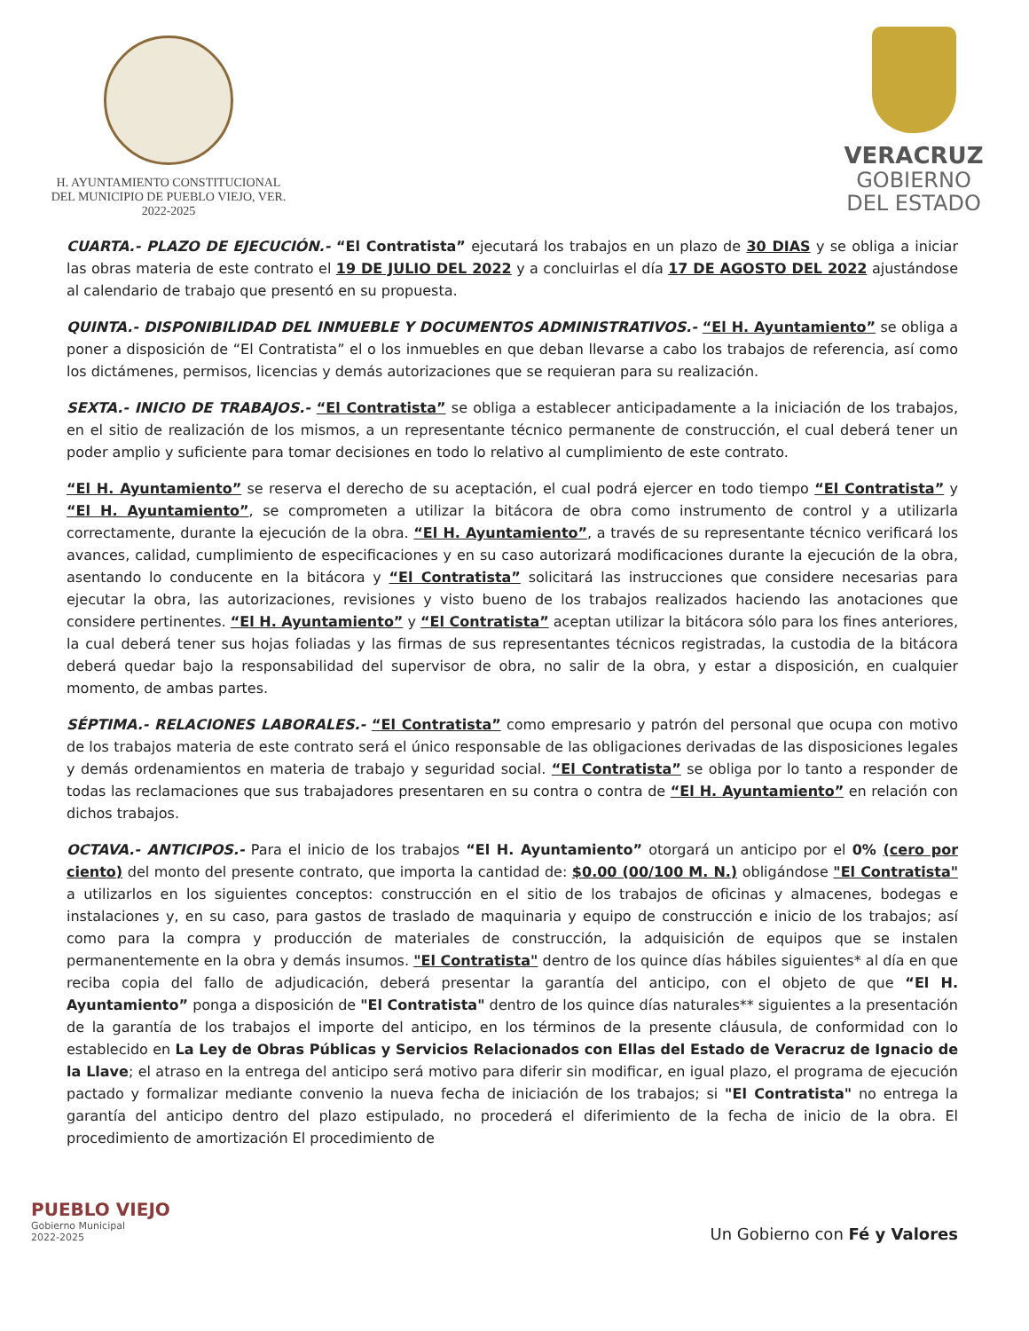H. AYUNTAMIENTO CONSTITUCIONAL
DEL MUNICIPIO DE PUEBLO VIEJO, VER.
2022-2025
VERACRUZ
GOBIERNO
DEL ESTADO
CUARTA.- PLAZO DE EJECUCIÓN.- “El Contratista” ejecutará los trabajos en un plazo de 30 DIAS y se obliga a iniciar las obras materia de este contrato el 19 DE JULIO DEL 2022 y a concluirlas el día 17 DE AGOSTO DEL 2022 ajustándose al calendario de trabajo que presentó en su propuesta.
QUINTA.- DISPONIBILIDAD DEL INMUEBLE Y DOCUMENTOS ADMINISTRATIVOS.- “El H. Ayuntamiento” se obliga a poner a disposición de “El Contratista” el o los inmuebles en que deban llevarse a cabo los trabajos de referencia, así como los dictámenes, permisos, licencias y demás autorizaciones que se requieran para su realización.
SEXTA.- INICIO DE TRABAJOS.- “El Contratista” se obliga a establecer anticipadamente a la iniciación de los trabajos, en el sitio de realización de los mismos, a un representante técnico permanente de construcción, el cual deberá tener un poder amplio y suficiente para tomar decisiones en todo lo relativo al cumplimiento de este contrato.
“El H. Ayuntamiento” se reserva el derecho de su aceptación, el cual podrá ejercer en todo tiempo “El Contratista” y “El H. Ayuntamiento”, se comprometen a utilizar la bitácora de obra como instrumento de control y a utilizarla correctamente, durante la ejecución de la obra. “El H. Ayuntamiento”, a través de su representante técnico verificará los avances, calidad, cumplimiento de especificaciones y en su caso autorizará modificaciones durante la ejecución de la obra, asentando lo conducente en la bitácora y “El Contratista” solicitará las instrucciones que considere necesarias para ejecutar la obra, las autorizaciones, revisiones y visto bueno de los trabajos realizados haciendo las anotaciones que considere pertinentes. “El H. Ayuntamiento” y “El Contratista” aceptan utilizar la bitácora sólo para los fines anteriores, la cual deberá tener sus hojas foliadas y las firmas de sus representantes técnicos registradas, la custodia de la bitácora deberá quedar bajo la responsabilidad del supervisor de obra, no salir de la obra, y estar a disposición, en cualquier momento, de ambas partes.
SÉPTIMA.- RELACIONES LABORALES.- “El Contratista” como empresario y patrón del personal que ocupa con motivo de los trabajos materia de este contrato será el único responsable de las obligaciones derivadas de las disposiciones legales y demás ordenamientos en materia de trabajo y seguridad social. “El Contratista” se obliga por lo tanto a responder de todas las reclamaciones que sus trabajadores presentaren en su contra o contra de “El H. Ayuntamiento” en relación con dichos trabajos.
OCTAVA.- ANTICIPOS.- Para el inicio de los trabajos “El H. Ayuntamiento” otorgará un anticipo por el 0% (cero por ciento) del monto del presente contrato, que importa la cantidad de: $0.00 (00/100 M. N.) obligándose "El Contratista" a utilizarlos en los siguientes conceptos: construcción en el sitio de los trabajos de oficinas y almacenes, bodegas e instalaciones y, en su caso, para gastos de traslado de maquinaria y equipo de construcción e inicio de los trabajos; así como para la compra y producción de materiales de construcción, la adquisición de equipos que se instalen permanentemente en la obra y demás insumos. "El Contratista" dentro de los quince días hábiles siguientes* al día en que reciba copia del fallo de adjudicación, deberá presentar la garantía del anticipo, con el objeto de que “El H. Ayuntamiento” ponga a disposición de "El Contratista" dentro de los quince días naturales** siguientes a la presentación de la garantía de los trabajos el importe del anticipo, en los términos de la presente cláusula, de conformidad con lo establecido en La Ley de Obras Públicas y Servicios Relacionados con Ellas del Estado de Veracruz de Ignacio de la Llave; el atraso en la entrega del anticipo será motivo para diferir sin modificar, en igual plazo, el programa de ejecución pactado y formalizar mediante convenio la nueva fecha de iniciación de los trabajos; si "El Contratista" no entrega la garantía del anticipo dentro del plazo estipulado, no procederá el diferimiento de la fecha de inicio de la obra. El procedimiento de amortización El procedimiento de
PUEBLO VIEJO
Gobierno Municipal
2022-2025
Un Gobierno con Fé y Valores